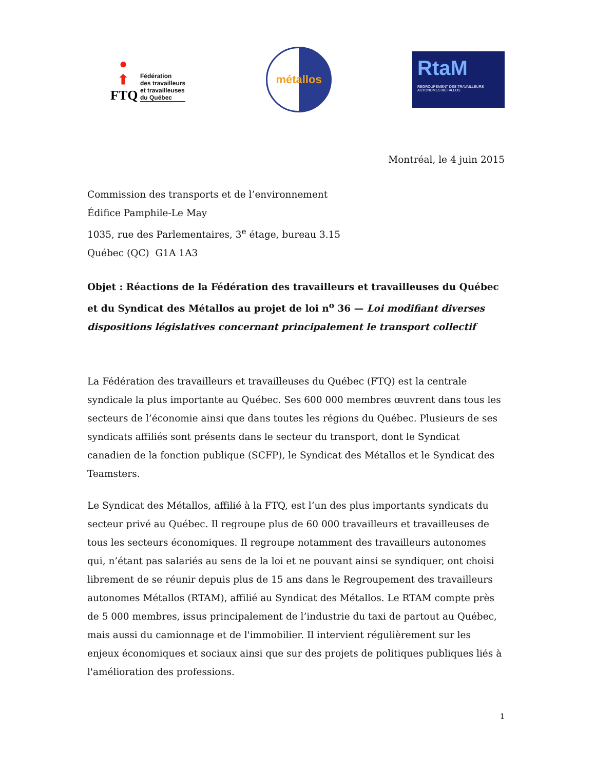●
⬆
FTQ
Fédération
des travailleurs
et travailleuses
du Québec
métallos
RtaM
REGROUPEMENT DES TRAVAILLEURS AUTONOMES MÉTALLOS
Montréal, le 4 juin 2015
Commission des transports et de l’environnement
Édifice Pamphile-Le May
1035, rue des Parlementaires, 3<sup>e</sup> étage, bureau 3.15
Québec (QC) G1A 1A3
Objet : Réactions de la Fédération des travailleurs et travailleuses du Québec et du Syndicat des Métallos au projet de loi n<sup>o</sup> 36 — Loi modifiant diverses dispositions législatives concernant principalement le transport collectif
La Fédération des travailleurs et travailleuses du Québec (FTQ) est la centrale syndicale la plus importante au Québec. Ses 600 000 membres œuvrent dans tous les secteurs de l’économie ainsi que dans toutes les régions du Québec. Plusieurs de ses syndicats affiliés sont présents dans le secteur du transport, dont le Syndicat canadien de la fonction publique (SCFP), le Syndicat des Métallos et le Syndicat des Teamsters.
Le Syndicat des Métallos, affilié à la FTQ, est l’un des plus importants syndicats du secteur privé au Québec. Il regroupe plus de 60 000 travailleurs et travailleuses de tous les secteurs économiques. Il regroupe notamment des travailleurs autonomes qui, n’étant pas salariés au sens de la loi et ne pouvant ainsi se syndiquer, ont choisi librement de se réunir depuis plus de 15 ans dans le Regroupement des travailleurs autonomes Métallos (RTAM), affilié au Syndicat des Métallos. Le RTAM compte près de 5 000 membres, issus principalement de l’industrie du taxi de partout au Québec, mais aussi du camionnage et de l'immobilier. Il intervient régulièrement sur les enjeux économiques et sociaux ainsi que sur des projets de politiques publiques liés à l'amélioration des professions.
1